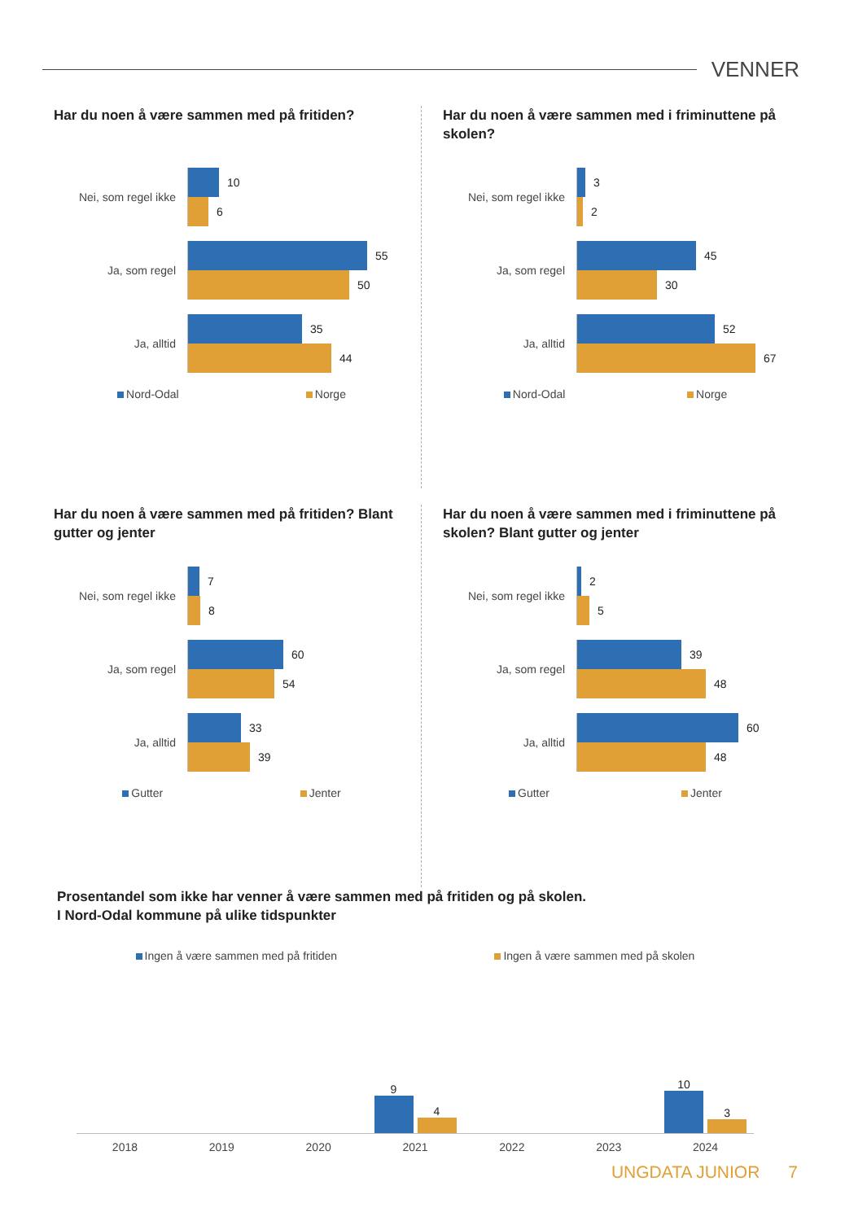VENNER
Har du noen å være sammen med på fritiden?
Nei, som regel ikke
10
6
Ja, som regel
55
50
Ja, alltid
35
44
Nord-Odal Norge
Har du noen å være sammen med i friminuttene på skolen?
Nei, som regel ikke
3
2
Ja, som regel
45
30
Ja, alltid
52
67
Nord-Odal Norge
Har du noen å være sammen med på fritiden? Blant gutter og jenter
Nei, som regel ikke
7
8
Ja, som regel
60
54
Ja, alltid
33
39
Gutter Jenter
Har du noen å være sammen med i friminuttene på skolen? Blant gutter og jenter
Nei, som regel ikke
2
5
Ja, som regel
39
48
Ja, alltid
60
48
Gutter Jenter
Prosentandel som ikke har venner å være sammen med på fritiden og på skolen.
I Nord-Odal kommune på ulike tidspunkter
Ingen å være sammen med på fritiden Ingen å være sammen med på skolen
9
4
10
3
2018 2019 2020 2021 2022 2023 2024
UNGDATA JUNIOR 7